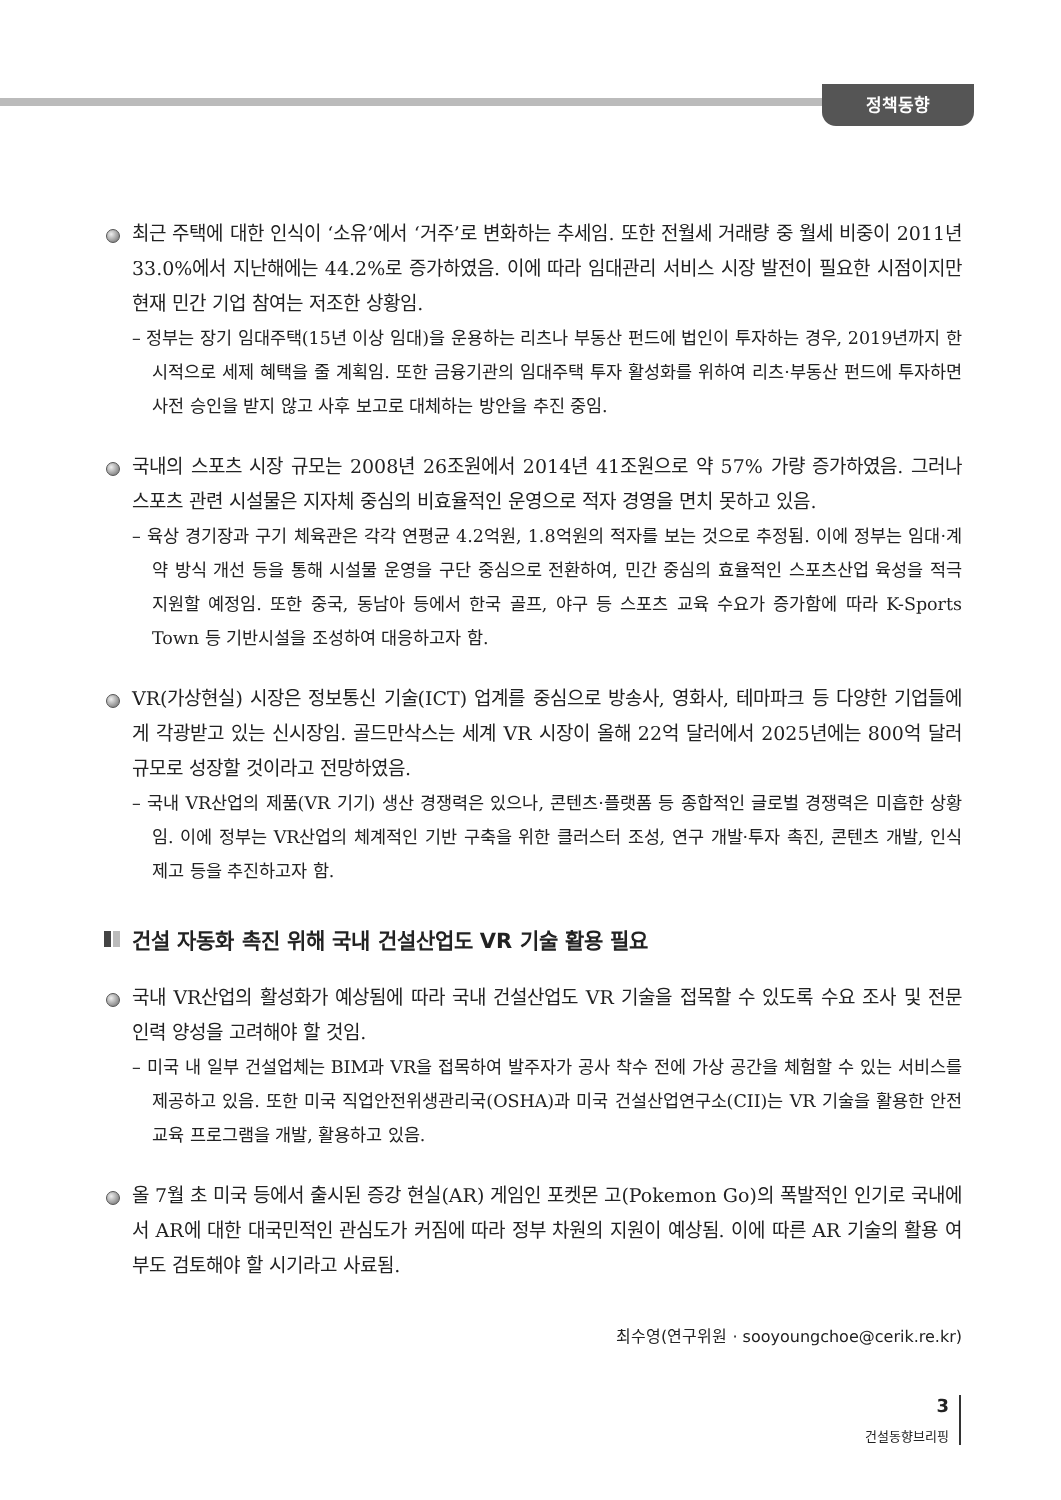정책동향
최근 주택에 대한 인식이 ‘소유’에서 ‘거주’로 변화하는 추세임. 또한 전월세 거래량 중 월세 비중이 2011년 33.0%에서 지난해에는 44.2%로 증가하였음. 이에 따라 임대관리 서비스 시장 발전이 필요한 시점이지만 현재 민간 기업 참여는 저조한 상황임.
– 정부는 장기 임대주택(15년 이상 임대)을 운용하는 리츠나 부동산 펀드에 법인이 투자하는 경우, 2019년까지 한시적으로 세제 혜택을 줄 계획임. 또한 금융기관의 임대주택 투자 활성화를 위하여 리츠·부동산 펀드에 투자하면 사전 승인을 받지 않고 사후 보고로 대체하는 방안을 추진 중임.
국내의 스포츠 시장 규모는 2008년 26조원에서 2014년 41조원으로 약 57% 가량 증가하였음. 그러나 스포츠 관련 시설물은 지자체 중심의 비효율적인 운영으로 적자 경영을 면치 못하고 있음.
– 육상 경기장과 구기 체육관은 각각 연평균 4.2억원, 1.8억원의 적자를 보는 것으로 추정됨. 이에 정부는 임대·계약 방식 개선 등을 통해 시설물 운영을 구단 중심으로 전환하여, 민간 중심의 효율적인 스포츠산업 육성을 적극 지원할 예정임. 또한 중국, 동남아 등에서 한국 골프, 야구 등 스포츠 교육 수요가 증가함에 따라 K-Sports Town 등 기반시설을 조성하여 대응하고자 함.
VR(가상현실) 시장은 정보통신 기술(ICT) 업계를 중심으로 방송사, 영화사, 테마파크 등 다양한 기업들에게 각광받고 있는 신시장임. 골드만삭스는 세계 VR 시장이 올해 22억 달러에서 2025년에는 800억 달러 규모로 성장할 것이라고 전망하였음.
– 국내 VR산업의 제품(VR 기기) 생산 경쟁력은 있으나, 콘텐츠·플랫폼 등 종합적인 글로벌 경쟁력은 미흡한 상황임. 이에 정부는 VR산업의 체계적인 기반 구축을 위한 클러스터 조성, 연구 개발·투자 촉진, 콘텐츠 개발, 인식 제고 등을 추진하고자 함.
건설 자동화 촉진 위해 국내 건설산업도 VR 기술 활용 필요
국내 VR산업의 활성화가 예상됨에 따라 국내 건설산업도 VR 기술을 접목할 수 있도록 수요 조사 및 전문 인력 양성을 고려해야 할 것임.
– 미국 내 일부 건설업체는 BIM과 VR을 접목하여 발주자가 공사 착수 전에 가상 공간을 체험할 수 있는 서비스를 제공하고 있음. 또한 미국 직업안전위생관리국(OSHA)과 미국 건설산업연구소(CII)는 VR 기술을 활용한 안전교육 프로그램을 개발, 활용하고 있음.
올 7월 초 미국 등에서 출시된 증강 현실(AR) 게임인 포켓몬 고(Pokemon Go)의 폭발적인 인기로 국내에서 AR에 대한 대국민적인 관심도가 커짐에 따라 정부 차원의 지원이 예상됨. 이에 따른 AR 기술의 활용 여부도 검토해야 할 시기라고 사료됨.
최수영(연구위원 · sooyoungchoe@cerik.re.kr)
3
건설동향브리핑